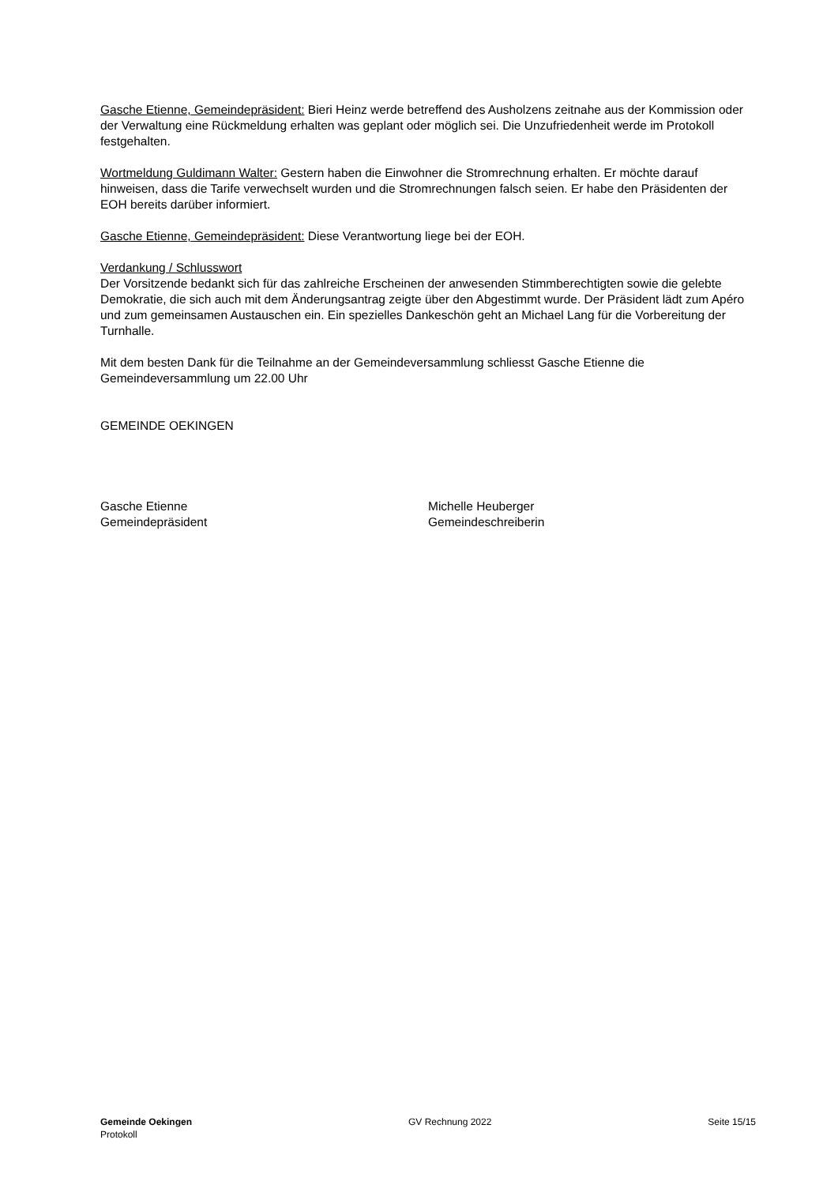Gasche Etienne, Gemeindepräsident: Bieri Heinz werde betreffend des Ausholzens zeitnahe aus der Kommission oder der Verwaltung eine Rückmeldung erhalten was geplant oder möglich sei. Die Unzufriedenheit werde im Protokoll festgehalten.
Wortmeldung Guldimann Walter: Gestern haben die Einwohner die Stromrechnung erhalten. Er möchte darauf hinweisen, dass die Tarife verwechselt wurden und die Stromrechnungen falsch seien. Er habe den Präsidenten der EOH bereits darüber informiert.
Gasche Etienne, Gemeindepräsident: Diese Verantwortung liege bei der EOH.
Verdankung / Schlusswort
Der Vorsitzende bedankt sich für das zahlreiche Erscheinen der anwesenden Stimmberechtigten sowie die gelebte Demokratie, die sich auch mit dem Änderungsantrag zeigte über den Abgestimmt wurde. Der Präsident lädt zum Apéro und zum gemeinsamen Austauschen ein. Ein spezielles Dankeschön geht an Michael Lang für die Vorbereitung der Turnhalle.
Mit dem besten Dank für die Teilnahme an der Gemeindeversammlung schliesst Gasche Etienne die Gemeindeversammlung um 22.00 Uhr
GEMEINDE OEKINGEN
Gasche Etienne
Gemeindepräsident
Michelle Heuberger
Gemeindeschreiberin
Gemeinde Oekingen
Protokoll
GV Rechnung 2022 Seite 15/15